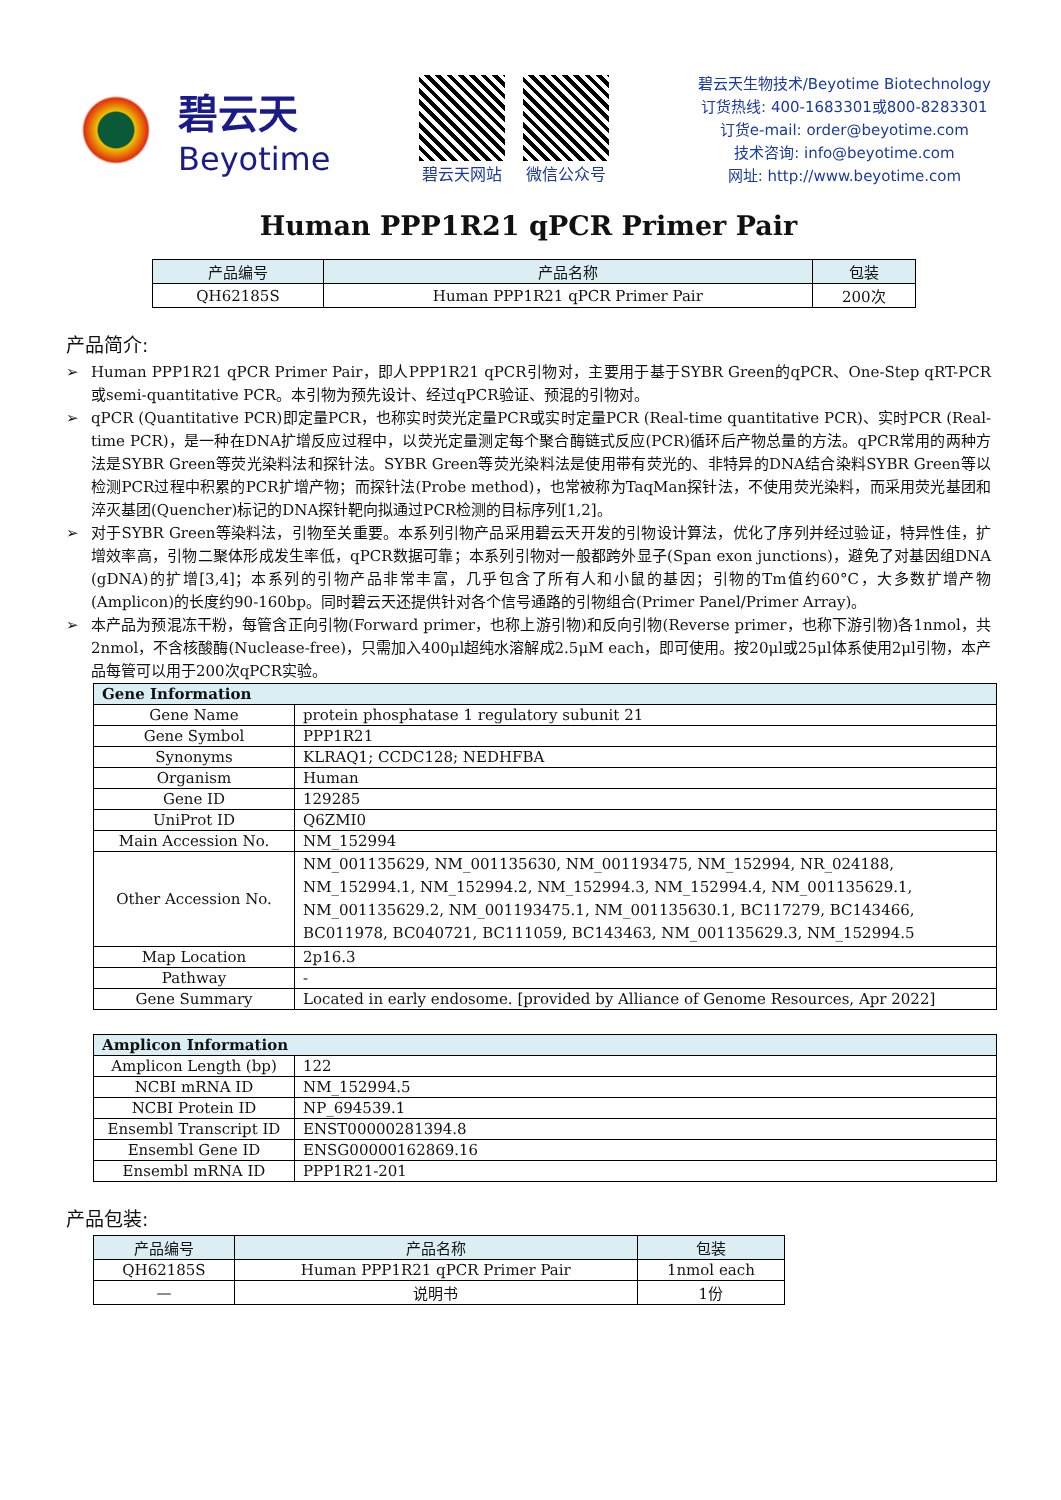碧云天
Beyotime
碧云天网站 微信公众号
碧云天生物技术/Beyotime Biotechnology
订货热线: 400-1683301或800-8283301
订货e-mail: order@beyotime.com
技术咨询: info@beyotime.com
网址: http://www.beyotime.com
Human PPP1R21 qPCR Primer Pair
| 产品编号 | 产品名称 | 包装 |
| --- | --- | --- |
| QH62185S | Human PPP1R21 qPCR Primer Pair | 200次 |
产品简介:
➢ Human PPP1R21 qPCR Primer Pair，即人PPP1R21 qPCR引物对，主要用于基于SYBR Green的qPCR、One-Step qRT-PCR或semi-quantitative PCR。本引物为预先设计、经过qPCR验证、预混的引物对。
➢ qPCR (Quantitative PCR)即定量PCR，也称实时荧光定量PCR或实时定量PCR (Real-time quantitative PCR)、实时PCR (Real-time PCR)，是一种在DNA扩增反应过程中，以荧光定量测定每个聚合酶链式反应(PCR)循环后产物总量的方法。qPCR常用的两种方法是SYBR Green等荧光染料法和探针法。SYBR Green等荧光染料法是使用带有荧光的、非特异的DNA结合染料SYBR Green等以检测PCR过程中积累的PCR扩增产物；而探针法(Probe method)，也常被称为TaqMan探针法，不使用荧光染料，而采用荧光基团和淬灭基团(Quencher)标记的DNA探针靶向拟通过PCR检测的目标序列[1,2]。
➢ 对于SYBR Green等染料法，引物至关重要。本系列引物产品采用碧云天开发的引物设计算法，优化了序列并经过验证，特异性佳，扩增效率高，引物二聚体形成发生率低，qPCR数据可靠；本系列引物对一般都跨外显子(Span exon junctions)，避免了对基因组DNA (gDNA)的扩增[3,4]；本系列的引物产品非常丰富，几乎包含了所有人和小鼠的基因；引物的Tm值约60°C，大多数扩增产物(Amplicon)的长度约90-160bp。同时碧云天还提供针对各个信号通路的引物组合(Primer Panel/Primer Array)。
➢ 本产品为预混冻干粉，每管含正向引物(Forward primer，也称上游引物)和反向引物(Reverse primer，也称下游引物)各1nmol，共2nmol，不含核酸酶(Nuclease-free)，只需加入400μl超纯水溶解成2.5μM each，即可使用。按20μl或25μl体系使用2μl引物，本产品每管可以用于200次qPCR实验。
| Gene Information | |
| --- | --- |
| Gene Name | protein phosphatase 1 regulatory subunit 21 |
| Gene Symbol | PPP1R21 |
| Synonyms | KLRAQ1; CCDC128; NEDHFBA |
| Organism | Human |
| Gene ID | 129285 |
| UniProt ID | Q6ZMI0 |
| Main Accession No. | NM_152994 |
| Other Accession No. | NM_001135629, NM_001135630, NM_001193475, NM_152994, NR_024188, NM_152994.1, NM_152994.2, NM_152994.3, NM_152994.4, NM_001135629.1, NM_001135629.2, NM_001193475.1, NM_001135630.1, BC117279, BC143466, BC011978, BC040721, BC111059, BC143463, NM_001135629.3, NM_152994.5 |
| Map Location | 2p16.3 |
| Pathway | - |
| Gene Summary | Located in early endosome. [provided by Alliance of Genome Resources, Apr 2022] |
| Amplicon Information | |
| --- | --- |
| Amplicon Length (bp) | 122 |
| NCBI mRNA ID | NM_152994.5 |
| NCBI Protein ID | NP_694539.1 |
| Ensembl Transcript ID | ENST00000281394.8 |
| Ensembl Gene ID | ENSG00000162869.16 |
| Ensembl mRNA ID | PPP1R21-201 |
产品包装:
| 产品编号 | 产品名称 | 包装 |
| --- | --- | --- |
| QH62185S | Human PPP1R21 qPCR Primer Pair | 1nmol each |
| — | 说明书 | 1份 |